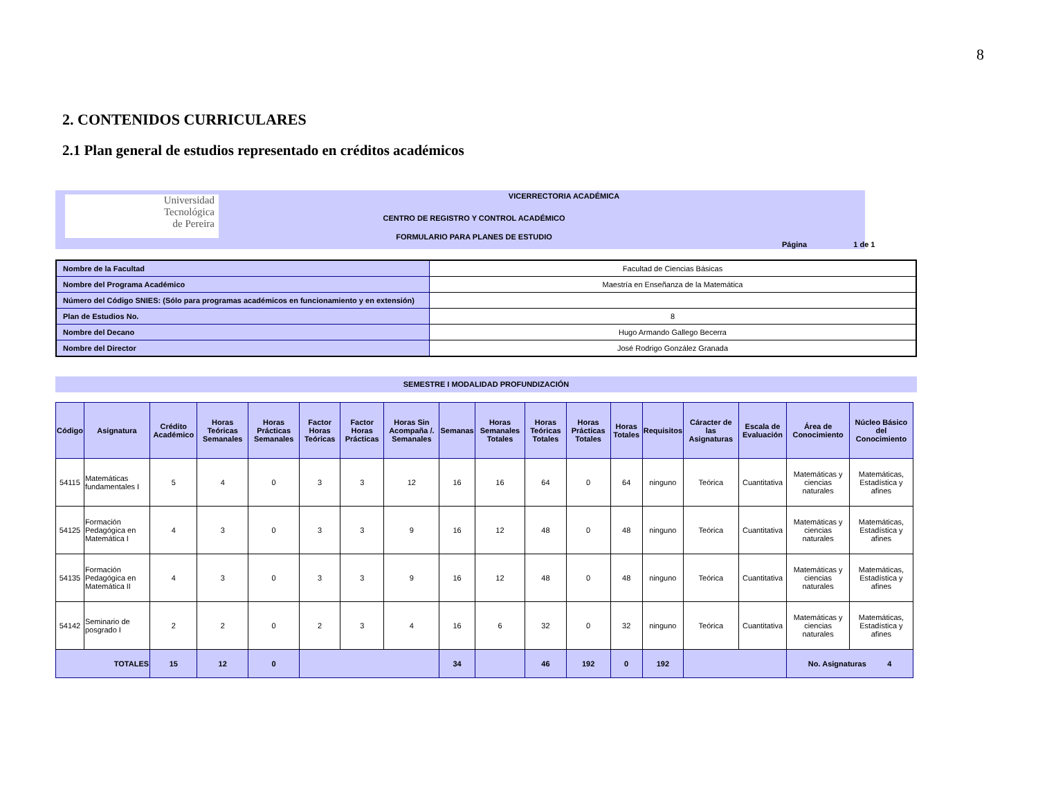8
2. CONTENIDOS CURRICULARES
2.1 Plan general de estudios representado en créditos académicos
Universidad
Tecnológica
de Pereira
VICERRECTORIA ACADÉMICA
CENTRO DE REGISTRO Y CONTROL ACADÉMICO
FORMULARIO PARA PLANES DE ESTUDIO
Página 1 de 1
| Nombre de la Facultad | Facultad de Ciencias Básicas |
| Nombre del Programa Académico | Maestría en Enseñanza de la Matemática |
| Número del Código SNIES: (Sólo para programas académicos en funcionamiento y en extensión) | |
| Plan de Estudios No. | 8 |
| Nombre del Decano | Hugo Armando Gallego Becerra |
| Nombre del Director | José Rodrigo González Granada |
SEMESTRE I MODALIDAD PROFUNDIZACIÓN
| Código | Asignatura | Crédito Académico | Horas Teóricas Semanales | Horas Prácticas Semanales | Factor Horas Teóricas | Factor Horas Prácticas | Horas Sin Acompaña /. Semanales | Semanas | Horas Semanales Totales | Horas Teóricas Totales | Horas Prácticas Totales | Horas Totales | Requisitos | Cáracter de las Asignaturas | Escala de Evaluación | Área de Conocimiento | Núcleo Básico del Conocimiento |
| --- | --- | --- | --- | --- | --- | --- | --- | --- | --- | --- | --- | --- | --- | --- | --- | --- | --- |
| 54115 | Matemáticas fundamentales I | 5 | 4 | 0 | 3 | 3 | 12 | 16 | 16 | 64 | 0 | 64 | ninguno | Teórica | Cuantitativa | Matemáticas y ciencias naturales | Matemáticas, Estadística y afines |
| 54125 | Formación Pedagógica en Matemática I | 4 | 3 | 0 | 3 | 3 | 9 | 16 | 12 | 48 | 0 | 48 | ninguno | Teórica | Cuantitativa | Matemáticas y ciencias naturales | Matemáticas, Estadística y afines |
| 54135 | Formación Pedagógica en Matemática II | 4 | 3 | 0 | 3 | 3 | 9 | 16 | 12 | 48 | 0 | 48 | ninguno | Teórica | Cuantitativa | Matemáticas y ciencias naturales | Matemáticas, Estadística y afines |
| 54142 | Seminario de posgrado I | 2 | 2 | 0 | 2 | 3 | 4 | 16 | 6 | 32 | 0 | 32 | ninguno | Teórica | Cuantitativa | Matemáticas y ciencias naturales | Matemáticas, Estadística y afines |
| TOTALES | | 15 | 12 | 0 | | | | 34 | | 46 | 192 | 0 | 192 | | | No. Asignaturas 4 | |